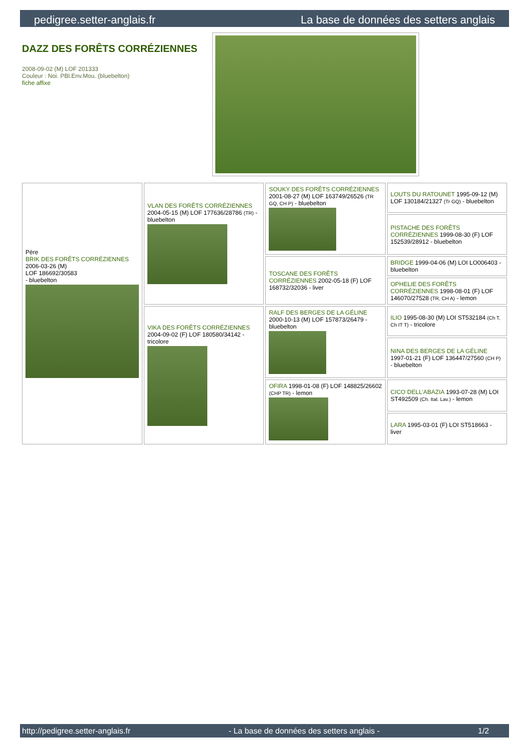pedigree.setter-anglais.fr La base de données des setters anglais
DAZZ DES FORÊTS CORRÉZIENNES
2008-09-02 (M) LOF 201333
Couleur : Noi. PBl.Env.Mou. (bluebelton)
fiche affixe
| Père BRIK DES FORÊTS CORRÉZIENNES 2006-03-26 (M) LOF 186692/30583 - bluebelton | VLAN DES FORÊTS CORRÉZIENNES 2004-05-15 (M) LOF 177636/28786 (TR) - bluebelton | SOUKY DES FORÊTS CORRÉZIENNES 2001-08-27 (M) LOF 163749/26526 (TR GQ, CH P) - bluebelton | LOUTS DU RATOUNET 1995-09-12 (M) LOF 130184/21327 (Tr GQ) - bluebelton |
| | | | PISTACHE DES FORÊTS CORRÉZIENNES 1999-08-30 (F) LOF 152539/28912 - bluebelton |
| | | TOSCANE DES FORÊTS CORRÉZIENNES 2002-05-18 (F) LOF 168732/32036 - liver | BRIDGE 1999-04-06 (M) LOI LO006403 - bluebelton |
| | | | OPHELIE DES FORÊTS CORRÉZIENNES 1998-08-01 (F) LOF 146070/27528 (TR, CH A) - lemon |
| | VIKA DES FORÊTS CORRÉZIENNES 2004-09-02 (F) LOF 180580/34142 - tricolore | RALF DES BERGES DE LA GÉLINE 2000-10-13 (M) LOF 157873/26479 - bluebelton | ILIO 1995-08-30 (M) LOI ST532184 (Ch T, Ch IT T) - tricolore |
| | | | NINA DES BERGES DE LA GÉLINE 1997-01-21 (F) LOF 136447/27560 (CH P) - bluebelton |
| | | OFIRA 1998-01-08 (F) LOF 148825/26602 (CHP TR) - lemon | CICO DELL'ABAZIA 1993-07-28 (M) LOI ST492509 (Ch. Ital. Lav.) - lemon |
| | | | LARA 1995-03-01 (F) LOI ST518663 - liver |
http://pedigree.setter-anglais.fr - La base de données des setters anglais - 1/2